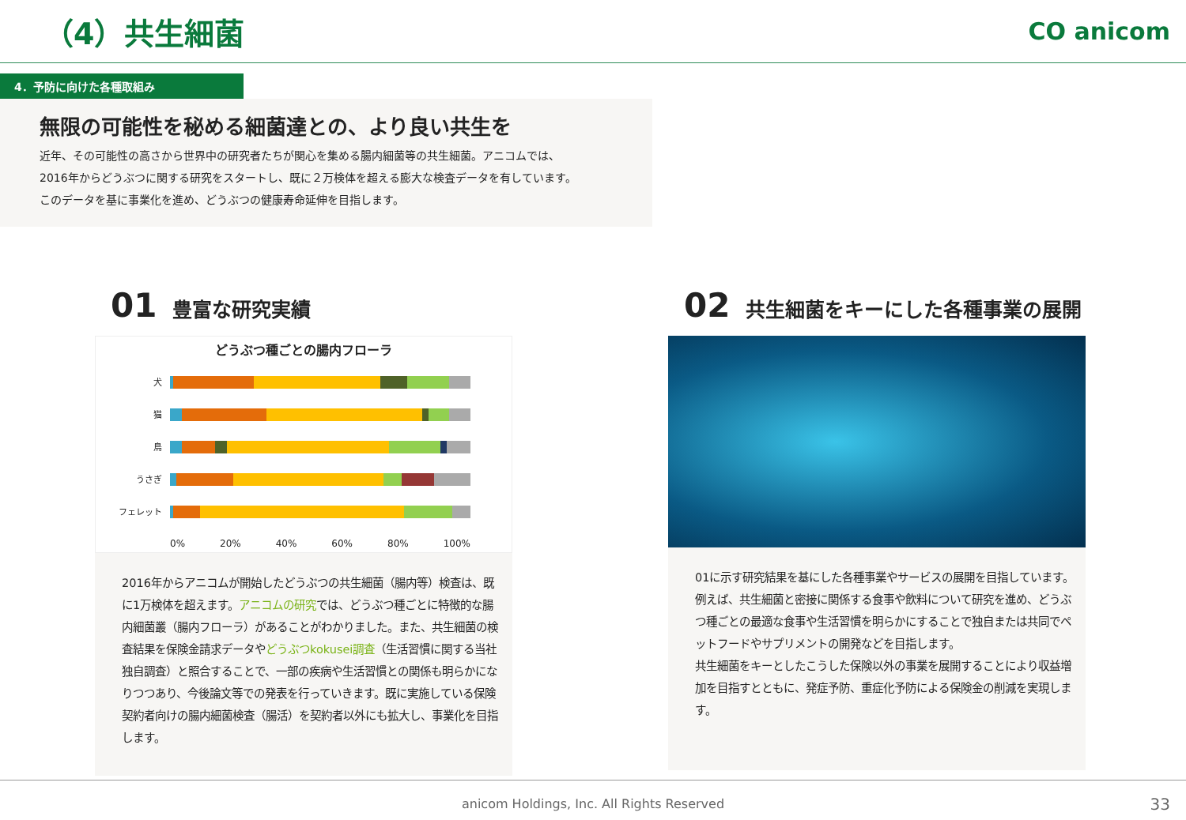（4）共生細菌
CO anicom
4．予防に向けた各種取組み
無限の可能性を秘める細菌達との、より良い共生を
近年、その可能性の高さから世界中の研究者たちが関心を集める腸内細菌等の共生細菌。アニコムでは、
2016年からどうぶつに関する研究をスタートし、既に２万検体を超える膨大な検査データを有しています。
このデータを基に事業化を進め、どうぶつの健康寿命延伸を目指します。
01 豊富な研究実績
どうぶつ種ごとの腸内フローラ
犬
猫
鳥
うさぎ
フェレット
0% 20% 40% 60% 80% 100%
2016年からアニコムが開始したどうぶつの共生細菌（腸内等）検査は、既に1万検体を超えます。アニコムの研究では、どうぶつ種ごとに特徴的な腸内細菌叢（腸内フローラ）があることがわかりました。また、共生細菌の検査結果を保険金請求データやどうぶつkokusei調査（生活習慣に関する当社独自調査）と照合することで、一部の疾病や生活習慣との関係も明らかになりつつあり、今後論文等での発表を行っていきます。既に実施している保険契約者向けの腸内細菌検査（腸活）を契約者以外にも拡大し、事業化を目指します。
02 共生細菌をキーにした各種事業の展開
01に示す研究結果を基にした各種事業やサービスの展開を目指しています。例えば、共生細菌と密接に関係する食事や飲料について研究を進め、どうぶつ種ごとの最適な食事や生活習慣を明らかにすることで独自または共同でペットフードやサプリメントの開発などを目指します。
共生細菌をキーとしたこうした保険以外の事業を展開することにより収益増加を目指すとともに、発症予防、重症化予防による保険金の削減を実現します。
anicom Holdings, Inc. All Rights Reserved 33